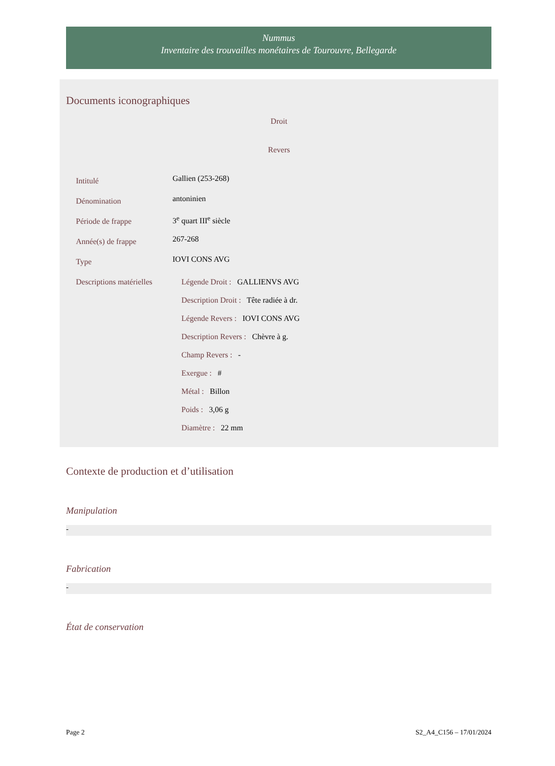Nummus
Inventaire des trouvailles monétaires de Tourouvre, Bellegarde
Documents iconographiques
Droit
Revers
| Intitulé | Gallien (253-268) |
| Dénomination | antoninien |
| Période de frappe | 3<sup>e</sup> quart III<sup>e</sup> siècle |
| Année(s) de frappe | 267-268 |
| Type | IOVI CONS AVG |
| Descriptions matérielles | Légende Droit : GALLIENVS AVG Description Droit : Tête radiée à dr. Légende Revers : IOVI CONS AVG Description Revers : Chèvre à g. Champ Revers : - Exergue : # Métal : Billon Poids : 3,06 g Diamètre : 22 mm |
Contexte de production et d’utilisation
Manipulation
-
Fabrication
-
État de conservation
Page 2 S2_A4_C156 – 17/01/2024